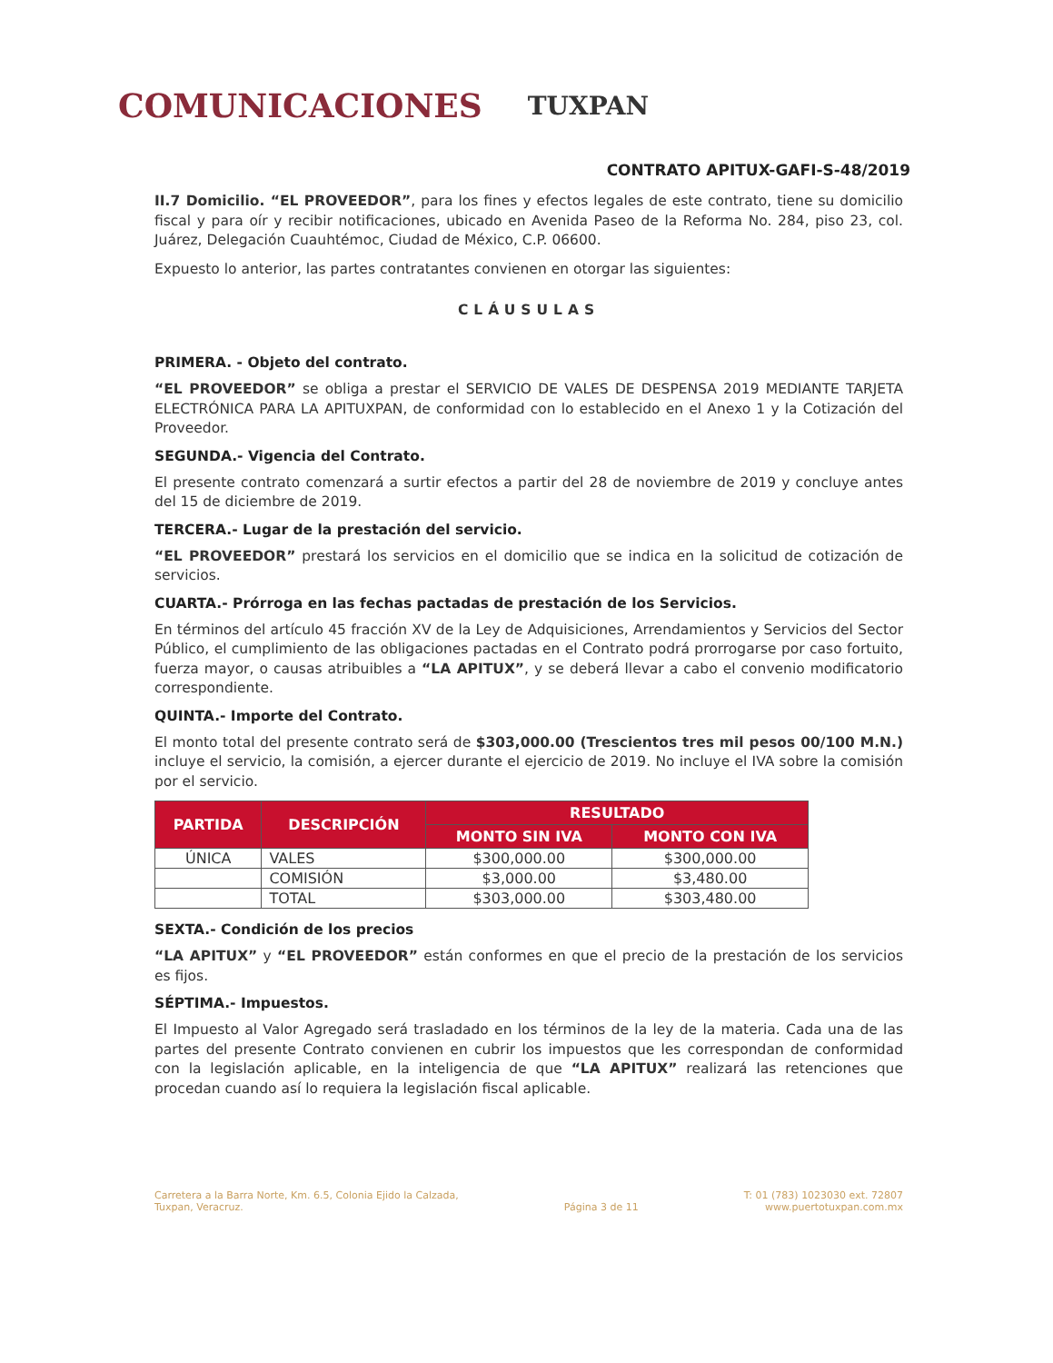COMUNICACIONES
TUXPAN
CONTRATO APITUX-GAFI-S-48/2019
II.7 Domicilio. “EL PROVEEDOR”, para los fines y efectos legales de este contrato, tiene su domicilio fiscal y para oír y recibir notificaciones, ubicado en Avenida Paseo de la Reforma No. 284, piso 23, col. Juárez, Delegación Cuauhtémoc, Ciudad de México, C.P. 06600.
Expuesto lo anterior, las partes contratantes convienen en otorgar las siguientes:
CLÁUSULAS
PRIMERA. - Objeto del contrato.
“EL PROVEEDOR” se obliga a prestar el SERVICIO DE VALES DE DESPENSA 2019 MEDIANTE TARJETA ELECTRÓNICA PARA LA APITUXPAN, de conformidad con lo establecido en el Anexo 1 y la Cotización del Proveedor.
SEGUNDA.- Vigencia del Contrato.
El presente contrato comenzará a surtir efectos a partir del 28 de noviembre de 2019 y concluye antes del 15 de diciembre de 2019.
TERCERA.- Lugar de la prestación del servicio.
“EL PROVEEDOR” prestará los servicios en el domicilio que se indica en la solicitud de cotización de servicios.
CUARTA.- Prórroga en las fechas pactadas de prestación de los Servicios.
En términos del artículo 45 fracción XV de la Ley de Adquisiciones, Arrendamientos y Servicios del Sector Público, el cumplimiento de las obligaciones pactadas en el Contrato podrá prorrogarse por caso fortuito, fuerza mayor, o causas atribuibles a “LA APITUX”, y se deberá llevar a cabo el convenio modificatorio correspondiente.
QUINTA.- Importe del Contrato.
El monto total del presente contrato será de $303,000.00 (Trescientos tres mil pesos 00/100 M.N.) incluye el servicio, la comisión, a ejercer durante el ejercicio de 2019. No incluye el IVA sobre la comisión por el servicio.
| PARTIDA | DESCRIPCIÓN | RESULTADO | |
| --- | --- | --- | --- |
| | | MONTO SIN IVA | MONTO CON IVA |
| ÚNICA | VALES | $300,000.00 | $300,000.00 |
| | COMISIÓN | $3,000.00 | $3,480.00 |
| | TOTAL | $303,000.00 | $303,480.00 |
SEXTA.- Condición de los precios
“LA APITUX” y “EL PROVEEDOR” están conformes en que el precio de la prestación de los servicios es fijos.
SÉPTIMA.- Impuestos.
El Impuesto al Valor Agregado será trasladado en los términos de la ley de la materia. Cada una de las partes del presente Contrato convienen en cubrir los impuestos que les correspondan de conformidad con la legislación aplicable, en la inteligencia de que “LA APITUX” realizará las retenciones que procedan cuando así lo requiera la legislación fiscal aplicable.
Carretera a la Barra Norte, Km. 6.5, Colonia Ejido la Calzada,
Tuxpan, Veracruz.
Página 3 de 11 T: 01 (783) 1023030 ext. 72807
www.puertotuxpan.com.mx